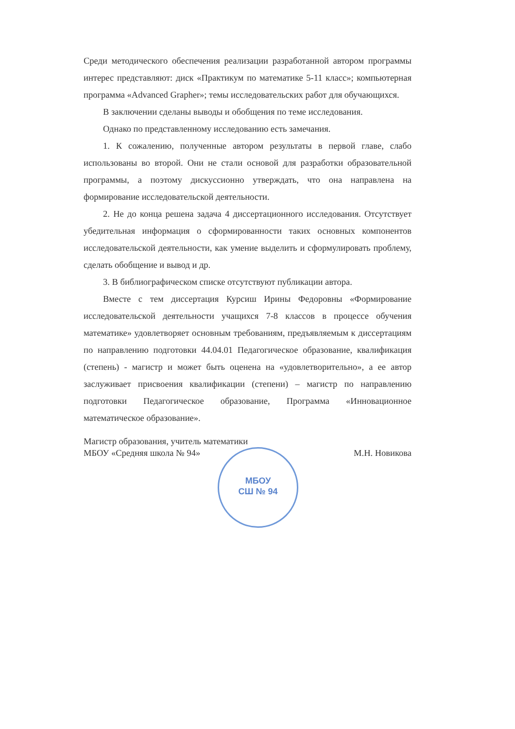Среди методического обеспечения реализации разработанной автором программы интерес представляют: диск «Практикум по математике 5-11 класс»; компьютерная программа «Advanced Grapher»; темы исследовательских работ для обучающихся.
В заключении сделаны выводы и обобщения по теме исследования.
Однако по представленному исследованию есть замечания.
1. К сожалению, полученные автором результаты в первой главе, слабо использованы во второй. Они не стали основой для разработки образовательной программы, а поэтому дискуссионно утверждать, что она направлена на формирование исследовательской деятельности.
2. Не до конца решена задача 4 диссертационного исследования. Отсутствует убедительная информация о сформированности таких основных компонентов исследовательской деятельности, как умение выделить и сформулировать проблему, сделать обобщение и вывод и др.
3. В библиографическом списке отсутствуют публикации автора.
Вместе с тем диссертация Курсиш Ирины Федоровны «Формирование исследовательской деятельности учащихся 7-8 классов в процессе обучения математике» удовлетворяет основным требованиям, предъявляемым к диссертациям по направлению подготовки 44.04.01 Педагогическое образование, квалификация (степень) - магистр и может быть оценена на «удовлетворительно», а ее автор заслуживает присвоения квалификации (степени) – магистр по направлению подготовки Педагогическое образование, Программа «Инновационное математическое образование».
Магистр образования, учитель математики
МБОУ «Средняя школа № 94»
М.Н. Новикова
МБОУ
СШ № 94